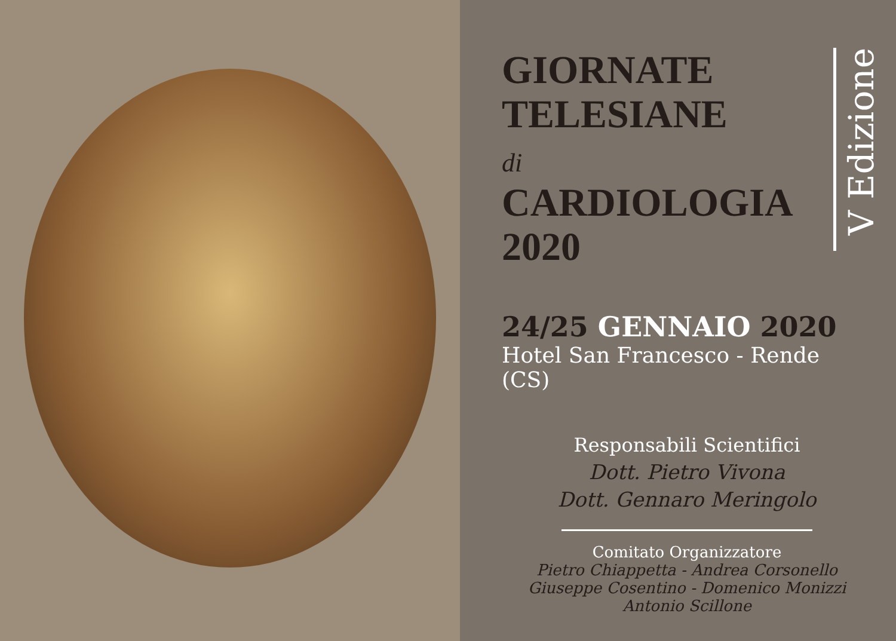GIORNATE
TELESIANE
di
CARDIOLOGIA
2020
V Edizione
24/25 GENNAIO 2020
Hotel San Francesco - Rende (CS)
Responsabili Scientifici
Dott. Pietro Vivona
Dott. Gennaro Meringolo
Comitato Organizzatore
Pietro Chiappetta - Andrea Corsonello
Giuseppe Cosentino - Domenico Monizzi
Antonio Scillone